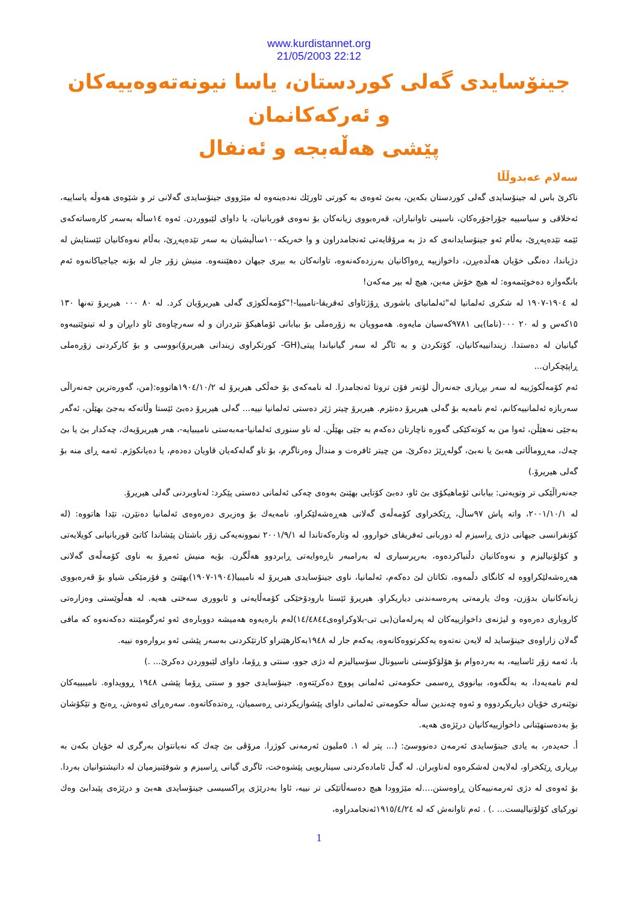www.kurdistannet.org
21/05/2003 22:12
جینۆسایدی گەلی کوردستان، یاسا نیونەتەوەییەکان و ئەرکەکانمان
پێشی هەڵەبجە و ئەنفال
سەلام عەبدوڵڵا
ناکرێ باس لە جینۆسایدی گەلی کوردستان بکەین، بەبێ ئەوەی بە کورتی ئاورێك نەدەینەوە لە مێژووی جینۆسایدی گەلانی تر و شێوەی هەوڵە یاساییە، ئەخلاقی و سیاسییە جۆراجۆرەکان، ناسینی تاوانباران، قەرەبووی زیانەکان بۆ نەوەی قوربانیان، یا داوای لێبووردن. ئەوە ١٤ساڵە بەسەر کارەساتەکەی ئێمە تێدەپەڕێ، بەڵام ئەو جینۆسایدانەی کە دژ بە مرۆڤایەتی ئەنجامدراون و وا خەریکە١٠٠ساڵیشیان بە سەر تێدەپەڕێ، بەڵام نەوەکانیان ئێستایش لە دژیاندا، دەنگی خۆیان هەڵدەبڕن، داخوازییە ڕەواکانیان بەرزدەکەنەوە، تاوانەکان بە بیری جیهان دەهێننەوە. منیش زۆر جار لە بۆنە جیاجیاکانەوە ئەم بانگەوازە دەخوێنمەوە: لە هیچ خۆش مەبن، هیچ لە بیر مەکەن!
لە ١٩٠٤-١٩٠٧ لە شکری ئەلمانیا لە"ئەلمانیای باشوری ڕۆژئاوای ئەفریقا-نامیبیا-!"کۆمەڵکوژی گەلی هیریرۆیان کرد. لە ٨٠ ٠٠٠ هیریرۆ تەنها ١٣٠ ١٥کەس و لە ٢٠ ٠٠٠(ناما)یی ٩٧٨١کەسیان مایەوە. هەموویان بە زۆرەملی بۆ بیابانی ئۆماهیکۆ نێردران و لە سەرچاوەی ئاو دابڕان و لە تینوێتییەوە گیانیان لە دەستدا. زیندانییەکانیان، کۆتکردن و بە ئاگر لە سەر گیانیاندا پیتی(GH- کورتکراوی زیندانی هیریرۆ)نووسی و بۆ کارکردنی زۆرەملی ڕاپێچکران...
ئەم کۆمەڵکوژییە لە سەر بڕیاری جەنەراڵ لۆتەر فۆن تروتا ئەنجامدرا. لە نامەکەی بۆ خەڵکی هیریرۆ لە ١٩٠٤/١٠/٢هاتووە:(من، گەورەترین جەنەراڵی سەربازە ئەلمانییەکانم، ئەم نامەیە بۆ گەلی هیریرۆ دەنێرم. هیریرۆ چیتر ژێر دەستی ئەلمانیا نییە... گەلی هیریرۆ دەبێ ئێستا وڵاتەکە بەجێ بهێڵن، ئەگەر بەجێی نەهێڵن، ئەوا من بە کوتەکێکی گەورە ناچارتان دەکەم بە جێی بهێڵن. لە ناو سنوری ئەلمانیا-مەبەستی نامیبیایە-، هەر هیریرۆیەك، چەکدار بێ یا بێ چەك، مەڕوماڵاتی هەبێ یا نەبێ، گولەڕێژ دەکرێ. من چیتر ئافرەت و منداڵ وەرناگرم، بۆ ناو گەلەکەیان قاویان دەدەم، یا دەیانکوژم. ئەمە ڕای منە بۆ گەلی هیریرۆ.)
جەنەراڵێکی تر وتویەتی: بیابانی ئۆماهیکۆی بێ ئاو، دەبێ کۆتایی بهێنێ بەوەی چەکی ئەلمانی دەستی پێکرد: لەناوبردنی گەلی هیریرۆ.
لە ٢٠٠١/١٠/١، واتە پاش ٩٧ساڵ، ڕێکخراوی کۆمەڵەی گەلانی هەڕەشەلێکراو، نامەیەك بۆ وەزیری دەرەوەی ئەلمانیا دەنێرن، تێدا هاتووە: (لە کۆنفرانسی جیهانی دژی ڕاسیزم لە دوربانی ئەفریقای خواروو، لە وتارەکەتاندا لە ٢٠٠١/٩/١ نموونەیەکی زۆر باشتان پێشاندا کاتێ قوربانیانی کویلایەتی و کۆلۆنیالیزم و نەوەکانیان دڵنیاکردەوە، بەرپرسیاری لە بەرامبەر ناڕەوایەتی ڕابردوو هەڵگرن. بۆیە منیش ئەمڕۆ بە ناوی کۆمەڵەی گەلانی هەڕەشەلێکراووە لە کانگای دڵمەوە، تکاتان لێ دەکەم، ئەلمانیا، ناوی جینۆسایدی هیریرۆ لە نامیبیا(١٩٠٤-١٩٠٧)بهێنێ و فۆرمێکی شیاو بۆ قەرەبووی زیانەکانیان بدۆزن، وەك یارمەتی پەرەسەندنی دیاریکراو. هیریرۆ ئێستا بارودۆخێکی کۆمەڵایەتی و ئابووری سەختی هەیە. لە هەڵوێستی وەزارەتی کاروباری دەرەوە و لیژنەی داخوازییەکان لە پەرلەمان(بی تی-بلاوکراوەی١٤/٤٨٤٤)لەم بارەیەوە هەمیشە دووبارەی ئەو ئەرگومێنتە دەکەنەوە کە مافی گەلان زاراوەی جینۆساید لە لایەن نەتەوە یەککرتووەکانەوە، یەکەم جار لە ١٩٤٨بەکارهێنراو کارتێکردنی بەسەر پێشی ئەو بروارەوە نییە.
با، ئەمە زۆر ئاساییە، بە بەردەوام بۆ هۆلۆکۆستی ناسیونال سۆسیالیزم لە دژی جوو، سنتی و ڕۆما، داوای لێبووردن دەکرێ... .)
لەم نامەیەدا، بە بەڵگەوە، بیانووی ڕەسمی حکومەتی ئەلمانی پووچ دەکرێتەوە. جینۆسایدی جوو و سنتی ڕۆما پێشی ١٩٤٨ ڕوویداوە. نامیبییەکان نوێنەری خۆیان دیاریکردووە و ئەوە چەندین ساڵە حکومەتی ئەلمانی داوای پێشوازیکردنی ڕەسمیان، ڕەتدەکاتەوە. سەرەڕای ئەوەش، ڕەنج و تێکۆشان بۆ بەدەستهێنانی داخوازییەکانیان درێژەی هەیە.
أ. حەیدەر، بە یادی جینۆسایدی ئەرمەن دەنووسێ: (... پتر لە ١. ٥ملیون ئەرمەنی کوژرا. مرۆڤی بێ چەك کە نەیانتوان بەرگری لە خۆیان بکەن بە بڕیاری ڕێکخراو، لەلایەن لەشکرەوە لەناوبران. لە گەڵ ئامادەکردنی سیناریویی پێشوەخت، ئاگری گیانی ڕاسیزم و شوفێنیزمیان لە دانیشتوانیان بەردا. بۆ ئەوەی لە دژی ئەرمەنییەکان ڕاوەستن....لە مێژوودا هیچ دەسەڵاتێکی تر نییە، ئاوا بەدرێژی پراکسیسی جینۆسایدی هەبێ و درێژەی پێبدابێ وەك تورکیای کۆلۆنیالیست... .) . ئەم تاوانەش کە لە ١٩١٥/٤/٢٤ئەنجامدراوە،
1